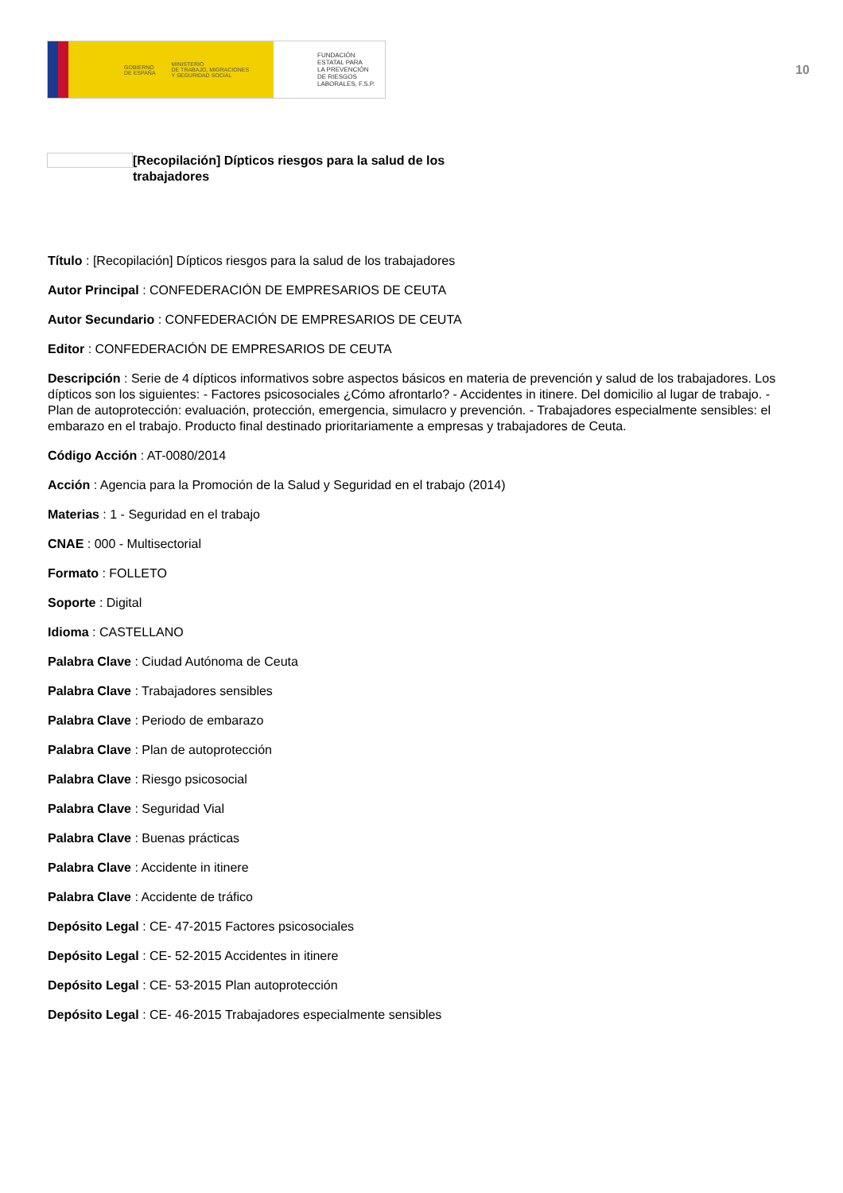GOBIERNO
DE ESPAÑA MINISTERIO
DE TRABAJO, MIGRACIONES
Y SEGURIDAD SOCIAL
FUNDACIÓN
ESTATAL PARA
LA PREVENCIÓN
DE RIESGOS
LABORALES, F.S.P.
10
[Recopilación] Dípticos riesgos para la salud de los trabajadores
Título : [Recopilación] Dípticos riesgos para la salud de los trabajadores
Autor Principal : CONFEDERACIÓN DE EMPRESARIOS DE CEUTA
Autor Secundario : CONFEDERACIÓN DE EMPRESARIOS DE CEUTA
Editor : CONFEDERACIÓN DE EMPRESARIOS DE CEUTA
Descripción : Serie de 4 dípticos informativos sobre aspectos básicos en materia de prevención y salud de los trabajadores. Los dípticos son los siguientes: - Factores psicosociales ¿Cómo afrontarlo? - Accidentes in itinere. Del domicilio al lugar de trabajo. - Plan de autoprotección: evaluación, protección, emergencia, simulacro y prevención. - Trabajadores especialmente sensibles: el embarazo en el trabajo. Producto final destinado prioritariamente a empresas y trabajadores de Ceuta.
Código Acción : AT-0080/2014
Acción : Agencia para la Promoción de la Salud y Seguridad en el trabajo (2014)
Materias : 1 - Seguridad en el trabajo
CNAE : 000 - Multisectorial
Formato : FOLLETO
Soporte : Digital
Idioma : CASTELLANO
Palabra Clave : Ciudad Autónoma de Ceuta
Palabra Clave : Trabajadores sensibles
Palabra Clave : Periodo de embarazo
Palabra Clave : Plan de autoprotección
Palabra Clave : Riesgo psicosocial
Palabra Clave : Seguridad Vial
Palabra Clave : Buenas prácticas
Palabra Clave : Accidente in itinere
Palabra Clave : Accidente de tráfico
Depósito Legal : CE- 47-2015 Factores psicosociales
Depósito Legal : CE- 52-2015 Accidentes in itinere
Depósito Legal : CE- 53-2015 Plan autoprotección
Depósito Legal : CE- 46-2015 Trabajadores especialmente sensibles